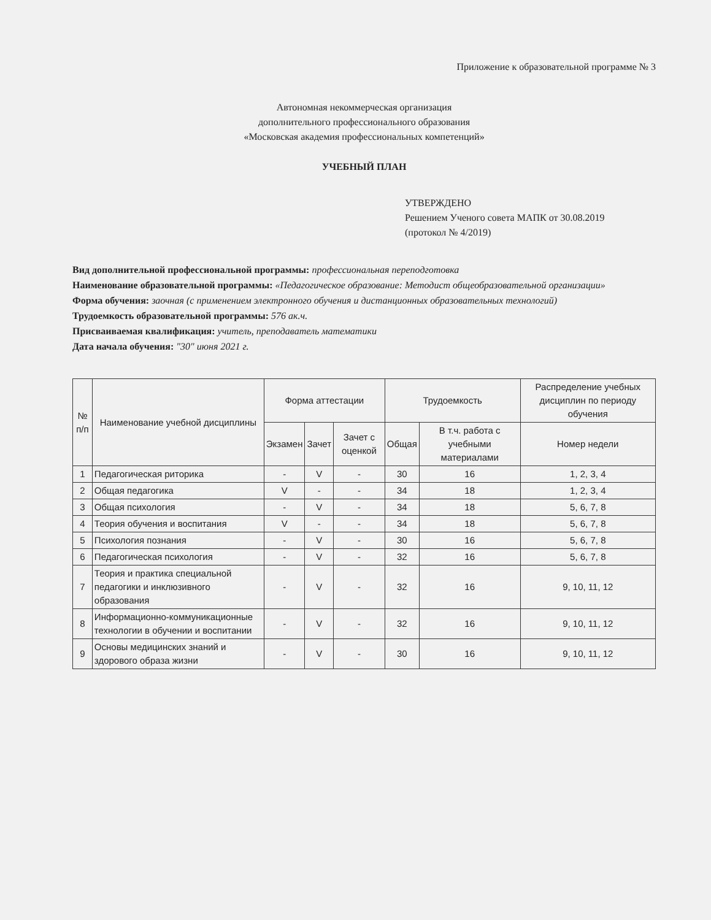Приложение к образовательной программе № 3
Автономная некоммерческая организация
дополнительного профессионального образования
«Московская академия профессиональных компетенций»
УЧЕБНЫЙ ПЛАН
УТВЕРЖДЕНО
Решением Ученого совета МАПК от 30.08.2019
(протокол № 4/2019)
Вид дополнительной профессиональной программы: профессиональная переподготовка
Наименование образовательной программы: «Педагогическое образование: Методист общеобразовательной организации»
Форма обучения: заочная (с применением электронного обучения и дистанционных образовательных технологий)
Трудоемкость образовательной программы: 576 ак.ч.
Присваиваемая квалификация: учитель, преподаватель математики
Дата начала обучения: "30" июня 2021 г.
| № п/п | Наименование учебной дисциплины | Форма аттестации | | | Трудоемкость | | Распределение учебных дисциплин по периоду обучения |
| --- | --- | --- | --- | --- | --- | --- | --- |
| | | Экзамен | Зачет | Зачет с оценкой | Общая | В т.ч. работа с учебными материалами | Номер недели |
| 1 | Педагогическая риторика | - | V | - | 30 | 16 | 1, 2, 3, 4 |
| 2 | Общая педагогика | V | - | - | 34 | 18 | 1, 2, 3, 4 |
| 3 | Общая психология | - | V | - | 34 | 18 | 5, 6, 7, 8 |
| 4 | Теория обучения и воспитания | V | - | - | 34 | 18 | 5, 6, 7, 8 |
| 5 | Психология познания | - | V | - | 30 | 16 | 5, 6, 7, 8 |
| 6 | Педагогическая психология | - | V | - | 32 | 16 | 5, 6, 7, 8 |
| 7 | Теория и практика специальной педагогики и инклюзивного образования | - | V | - | 32 | 16 | 9, 10, 11, 12 |
| 8 | Информационно-коммуникационные технологии в обучении и воспитании | - | V | - | 32 | 16 | 9, 10, 11, 12 |
| 9 | Основы медицинских знаний и здорового образа жизни | - | V | - | 30 | 16 | 9, 10, 11, 12 |